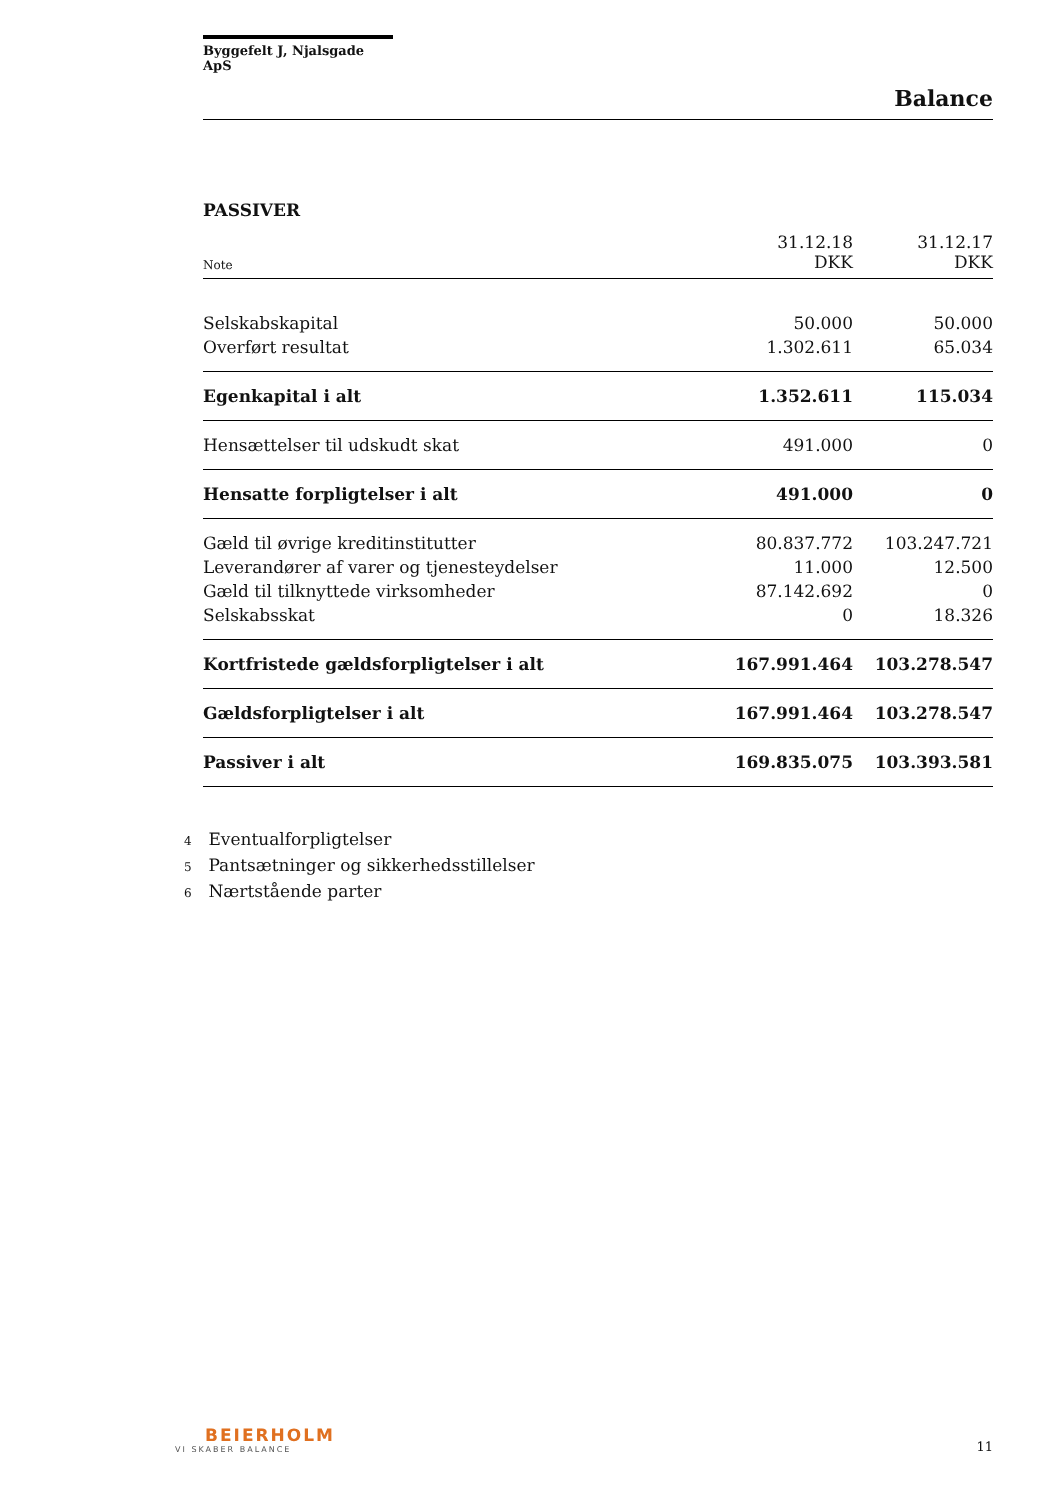Byggefelt J, Njalsgade ApS
Balance
PASSIVER
| Note | 31.12.18 DKK | 31.12.17 DKK |
| Selskabskapital | 50.000 | 50.000 |
| Overført resultat | 1.302.611 | 65.034 |
| Egenkapital i alt | 1.352.611 | 115.034 |
| Hensættelser til udskudt skat | 491.000 | 0 |
| Hensatte forpligtelser i alt | 491.000 | 0 |
| Gæld til øvrige kreditinstitutter | 80.837.772 | 103.247.721 |
| Leverandører af varer og tjenesteydelser | 11.000 | 12.500 |
| Gæld til tilknyttede virksomheder | 87.142.692 | 0 |
| Selskabsskat | 0 | 18.326 |
| Kortfristede gældsforpligtelser i alt | 167.991.464 | 103.278.547 |
| Gældsforpligtelser i alt | 167.991.464 | 103.278.547 |
| Passiver i alt | 169.835.075 | 103.393.581 |
4 Eventualforpligtelser
5 Pantsætninger og sikkerhedsstillelser
6 Nærtstående parter
BEIERHOLM
VI SKABER BALANCE
11